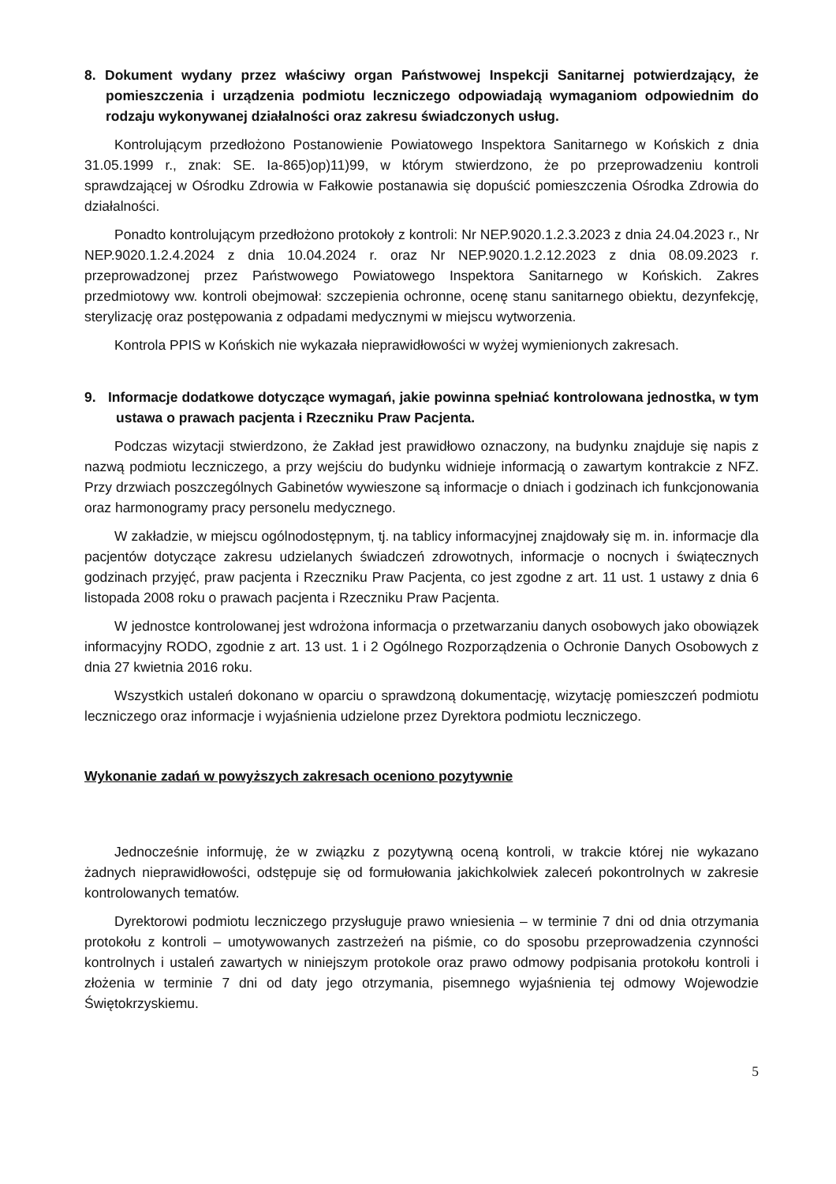8. Dokument wydany przez właściwy organ Państwowej Inspekcji Sanitarnej potwierdzający, że pomieszczenia i urządzenia podmiotu leczniczego odpowiadają wymaganiom odpowiednim do rodzaju wykonywanej działalności oraz zakresu świadczonych usług.
Kontrolującym przedłożono Postanowienie Powiatowego Inspektora Sanitarnego w Końskich z dnia 31.05.1999 r., znak: SE. Ia-865)op)11)99, w którym stwierdzono, że po przeprowadzeniu kontroli sprawdzającej w Ośrodku Zdrowia w Fałkowie postanawia się dopuścić pomieszczenia Ośrodka Zdrowia do działalności.
Ponadto kontrolującym przedłożono protokoły z kontroli: Nr NEP.9020.1.2.3.2023 z dnia 24.04.2023 r., Nr NEP.9020.1.2.4.2024 z dnia 10.04.2024 r. oraz Nr NEP.9020.1.2.12.2023 z dnia 08.09.2023 r. przeprowadzonej przez Państwowego Powiatowego Inspektora Sanitarnego w Końskich. Zakres przedmiotowy ww. kontroli obejmował: szczepienia ochronne, ocenę stanu sanitarnego obiektu, dezynfekcję, sterylizację oraz postępowania z odpadami medycznymi w miejscu wytworzenia.
Kontrola PPIS w Końskich nie wykazała nieprawidłowości w wyżej wymienionych zakresach.
9. Informacje dodatkowe dotyczące wymagań, jakie powinna spełniać kontrolowana jednostka, w tym ustawa o prawach pacjenta i Rzeczniku Praw Pacjenta.
Podczas wizytacji stwierdzono, że Zakład jest prawidłowo oznaczony, na budynku znajduje się napis z nazwą podmiotu leczniczego, a przy wejściu do budynku widnieje informacją o zawartym kontrakcie z NFZ. Przy drzwiach poszczególnych Gabinetów wywieszone są informacje o dniach i godzinach ich funkcjonowania oraz harmonogramy pracy personelu medycznego.
W zakładzie, w miejscu ogólnodostępnym, tj. na tablicy informacyjnej znajdowały się m. in. informacje dla pacjentów dotyczące zakresu udzielanych świadczeń zdrowotnych, informacje o nocnych i świątecznych godzinach przyjęć, praw pacjenta i Rzeczniku Praw Pacjenta, co jest zgodne z art. 11 ust. 1 ustawy z dnia 6 listopada 2008 roku o prawach pacjenta i Rzeczniku Praw Pacjenta.
W jednostce kontrolowanej jest wdrożona informacja o przetwarzaniu danych osobowych jako obowiązek informacyjny RODO, zgodnie z art. 13 ust. 1 i 2 Ogólnego Rozporządzenia o Ochronie Danych Osobowych z dnia 27 kwietnia 2016 roku.
Wszystkich ustaleń dokonano w oparciu o sprawdzoną dokumentację, wizytację pomieszczeń podmiotu leczniczego oraz informacje i wyjaśnienia udzielone przez Dyrektora podmiotu leczniczego.
Wykonanie zadań w powyższych zakresach oceniono pozytywnie
Jednocześnie informuję, że w związku z pozytywną oceną kontroli, w trakcie której nie wykazano żadnych nieprawidłowości, odstępuje się od formułowania jakichkolwiek zaleceń pokontrolnych w zakresie kontrolowanych tematów.
Dyrektorowi podmiotu leczniczego przysługuje prawo wniesienia – w terminie 7 dni od dnia otrzymania protokołu z kontroli – umotywowanych zastrzeżeń na piśmie, co do sposobu przeprowadzenia czynności kontrolnych i ustaleń zawartych w niniejszym protokole oraz prawo odmowy podpisania protokołu kontroli i złożenia w terminie 7 dni od daty jego otrzymania, pisemnego wyjaśnienia tej odmowy Wojewodzie Świętokrzyskiemu.
5